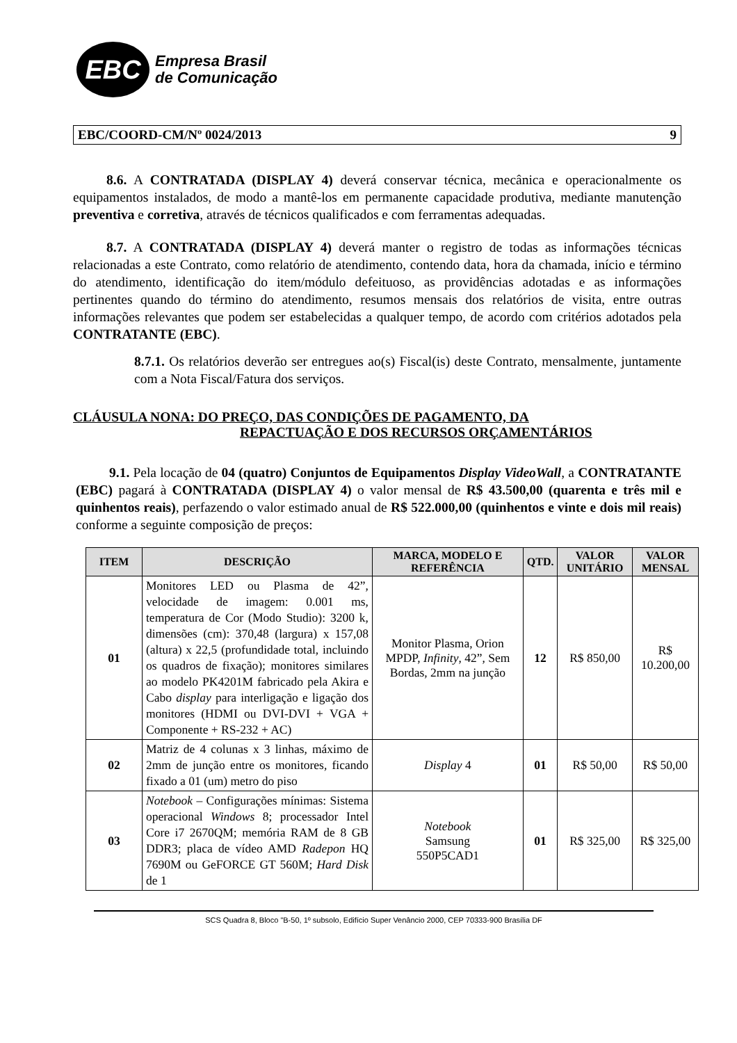EBC
Empresa Brasil
de Comunicação
EBC/COORD-CM/Nº 0024/2013 9
8.6. A CONTRATADA (DISPLAY 4) deverá conservar técnica, mecânica e operacionalmente os equipamentos instalados, de modo a mantê-los em permanente capacidade produtiva, mediante manutenção preventiva e corretiva, através de técnicos qualificados e com ferramentas adequadas.
8.7. A CONTRATADA (DISPLAY 4) deverá manter o registro de todas as informações técnicas relacionadas a este Contrato, como relatório de atendimento, contendo data, hora da chamada, início e término do atendimento, identificação do item/módulo defeituoso, as providências adotadas e as informações pertinentes quando do término do atendimento, resumos mensais dos relatórios de visita, entre outras informações relevantes que podem ser estabelecidas a qualquer tempo, de acordo com critérios adotados pela CONTRATANTE (EBC).
8.7.1. Os relatórios deverão ser entregues ao(s) Fiscal(is) deste Contrato, mensalmente, juntamente com a Nota Fiscal/Fatura dos serviços.
CLÁUSULA NONA: DO PREÇO, DAS CONDIÇÕES DE PAGAMENTO, DA
REPACTUAÇÃO E DOS RECURSOS ORÇAMENTÁRIOS
9.1. Pela locação de 04 (quatro) Conjuntos de Equipamentos Display VideoWall, a CONTRATANTE (EBC) pagará à CONTRATADA (DISPLAY 4) o valor mensal de R$ 43.500,00 (quarenta e três mil e quinhentos reais), perfazendo o valor estimado anual de R$ 522.000,00 (quinhentos e vinte e dois mil reais) conforme a seguinte composição de preços:
| ITEM | DESCRIÇÃO | MARCA, MODELO E REFERÊNCIA | QTD. | VALOR UNITÁRIO | VALOR MENSAL |
| --- | --- | --- | --- | --- | --- |
| 01 | Monitores LED ou Plasma de 42”, velocidade de imagem: 0.001 ms, temperatura de Cor (Modo Studio): 3200 k, dimensões (cm): 370,48 (largura) x 157,08 (altura) x 22,5 (profundidade total, incluindo os quadros de fixação); monitores similares ao modelo PK4201M fabricado pela Akira e Cabo display para interligação e ligação dos monitores (HDMI ou DVI-DVI + VGA + Componente + RS-232 + AC) | Monitor Plasma, Orion MPDP, Infinity , 42”, Sem Bordas, 2mm na junção | 12 | R$ 850,00 | R$ 10.200,00 |
| 02 | Matriz de 4 colunas x 3 linhas, máximo de 2mm de junção entre os monitores, ficando fixado a 01 (um) metro do piso | Display 4 | 01 | R$ 50,00 | R$ 50,00 |
| 03 | Notebook – Configurações mínimas: Sistema operacional Windows 8; processador Intel Core i7 2670QM; memória RAM de 8 GB DDR3; placa de vídeo AMD Radepon HQ 7690M ou GeFORCE GT 560M; Hard Disk de 1 | Notebook Samsung 550P5CAD1 | 01 | R$ 325,00 | R$ 325,00 |
SCS Quadra 8, Bloco "B-50, 1º subsolo, Edifício Super Venâncio 2000, CEP 70333-900 Brasília DF